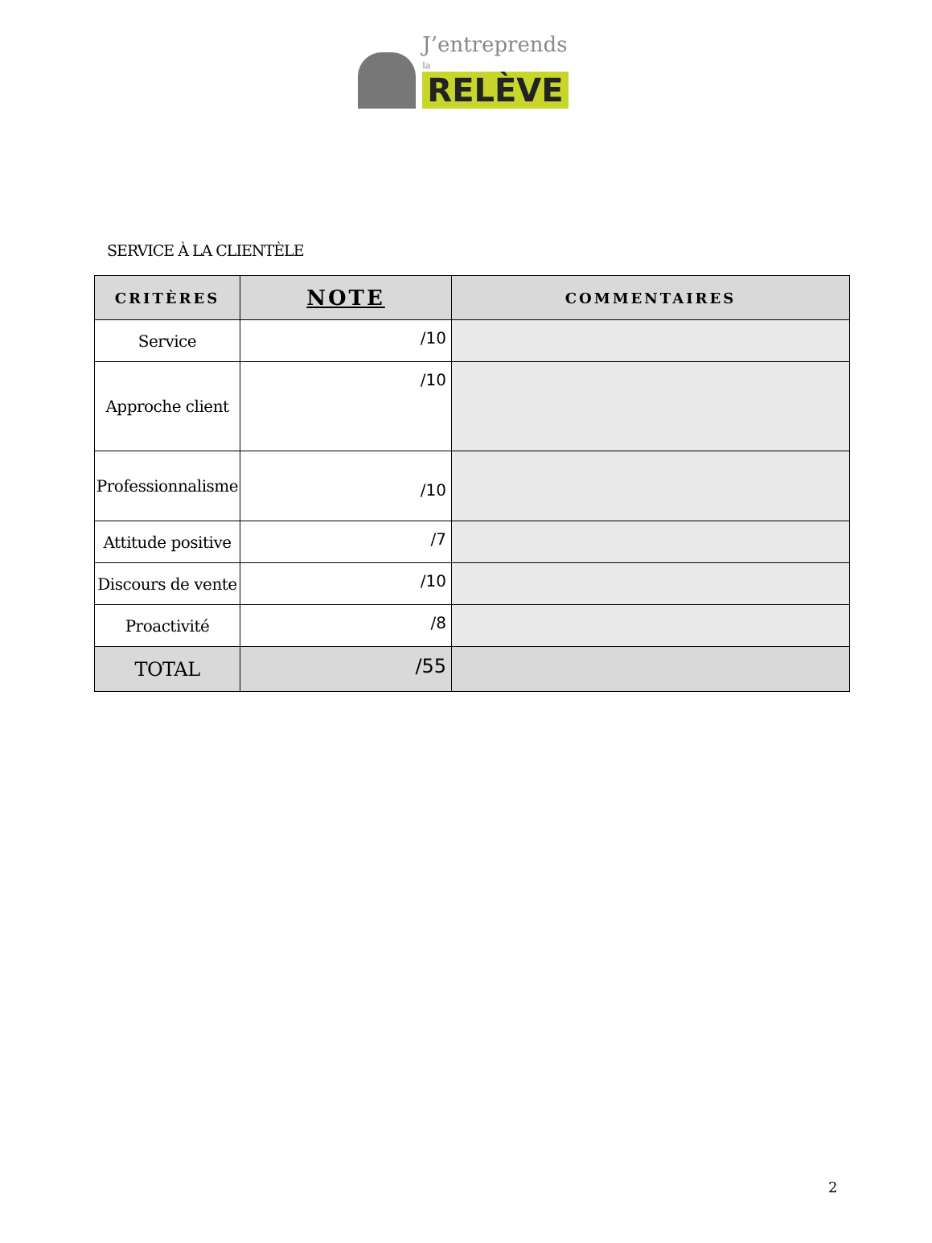J’entreprends
la RELÈVE
SERVICE À LA CLIENTÈLE
| CRITÈRES | NOTE | COMMENTAIRES |
| --- | --- | --- |
| Service | /10 | |
| Approche client | /10 | |
| Professionnalisme | /10 | |
| Attitude positive | /7 | |
| Discours de vente | /10 | |
| Proactivité | /8 | |
| TOTAL | /55 | |
2